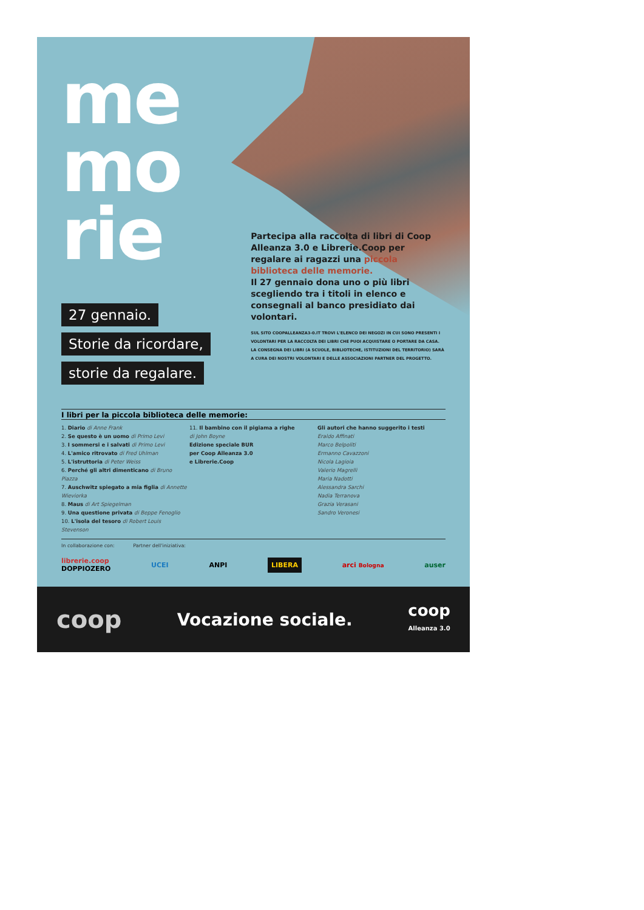me
mo
rie
27 gennaio.
Storie da ricordare,
storie da regalare.
Partecipa alla raccolta di libri di Coop Alleanza 3.0 e Librerie.Coop per regalare ai ragazzi una piccola biblioteca delle memorie.
Il 27 gennaio dona uno o più libri scegliendo tra i titoli in elenco e consegnali al banco presidiato dai volontari.
SUL SITO COOPALLEANZA3-0.IT TROVI L'ELENCO DEI NEGOZI IN CUI SONO PRESENTI I VOLONTARI PER LA RACCOLTA DEI LIBRI CHE PUOI ACQUISTARE O PORTARE DA CASA. LA CONSEGNA DEI LIBRI (A SCUOLE, BIBLIOTECHE, ISTITUZIONI DEL TERRITORIO) SARÀ A CURA DEI NOSTRI VOLONTARI E DELLE ASSOCIAZIONI PARTNER DEL PROGETTO.
I libri per la piccola biblioteca delle memorie:
1. Diario di Anne Frank
2. Se questo è un uomo di Primo Levi
3. I sommersi e i salvati di Primo Levi
4. L'amico ritrovato di Fred Uhlman
5. L'istruttoria di Peter Weiss
6. Perché gli altri dimenticano di Bruno Piazza
7. Auschwitz spiegato a mia figlia di Annette Wieviorka
8. Maus di Art Spiegelman
9. Una questione privata di Beppe Fenoglio
10. L'isola del tesoro di Robert Louis Stevenson
11. Il bambino con il pigiama a righe
di John Boyne
Edizione speciale BUR
per Coop Alleanza 3.0
e Librerie.Coop
Gli autori che hanno suggerito i testi
Eraldo Affinati
Marco Belpoliti
Ermanno Cavazzoni
Nicola Lagioia
Valerio Magrelli
Maria Nadotti
Alessandra Sarchi
Nadia Terranova
Grazia Verasani
Sandro Veronesi
In collaborazione con: Partner dell'iniziativa:
librerie.coop
DOPPIOZERO UCEI ANPI LIBERA arci Bologna auser
coop Vocazione sociale. coop
Alleanza 3.0